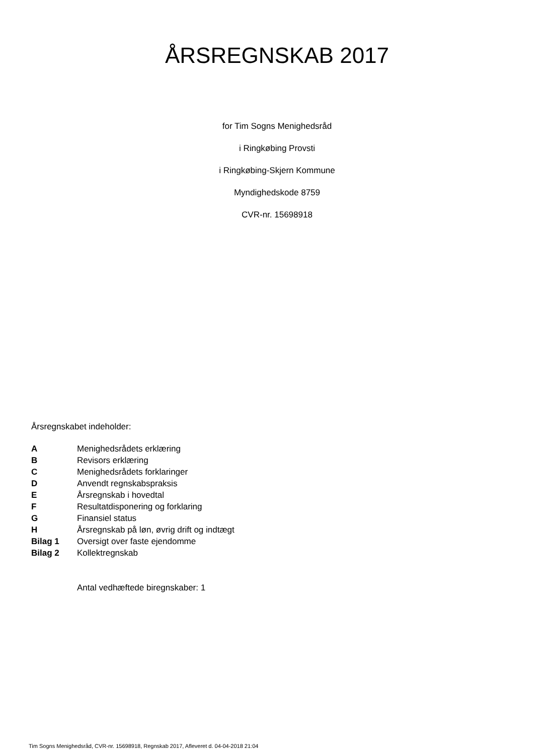ÅRSREGNSKAB 2017
for Tim Sogns Menighedsråd
i Ringkøbing Provsti
i Ringkøbing-Skjern Kommune
Myndighedskode 8759
CVR-nr. 15698918
Årsregnskabet indeholder:
| A | Menighedsrådets erklæring |
| B | Revisors erklæring |
| C | Menighedsrådets forklaringer |
| D | Anvendt regnskabspraksis |
| E | Årsregnskab i hovedtal |
| F | Resultatdisponering og forklaring |
| G | Finansiel status |
| H | Årsregnskab på løn, øvrig drift og indtægt |
| Bilag 1 | Oversigt over faste ejendomme |
| Bilag 2 | Kollektregnskab |
Antal vedhæftede biregnskaber: 1
Tim Sogns Menighedsråd, CVR-nr. 15698918, Regnskab 2017, Afleveret d. 04-04-2018 21:04